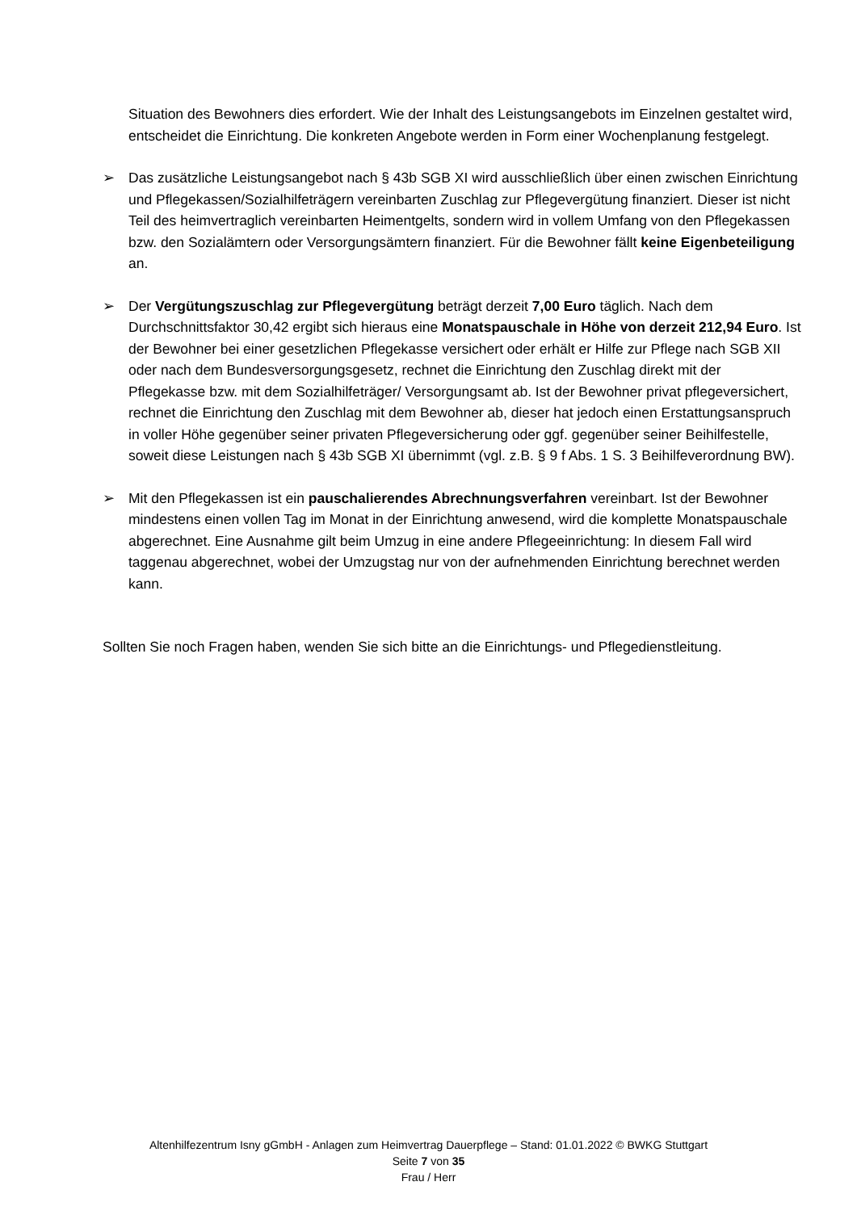Situation des Bewohners dies erfordert. Wie der Inhalt des Leistungsangebots im Einzelnen gestaltet wird, entscheidet die Einrichtung. Die konkreten Angebote werden in Form einer Wochenplanung festgelegt.
➢ Das zusätzliche Leistungsangebot nach § 43b SGB XI wird ausschließlich über einen zwischen Einrichtung und Pflegekassen/Sozialhilfeträgern vereinbarten Zuschlag zur Pflegevergütung finanziert. Dieser ist nicht Teil des heimvertraglich vereinbarten Heimentgelts, sondern wird in vollem Umfang von den Pflegekassen bzw. den Sozialämtern oder Versorgungsämtern finanziert. Für die Bewohner fällt keine Eigenbeteiligung an.
➢ Der Vergütungszuschlag zur Pflegevergütung beträgt derzeit 7,00 Euro täglich. Nach dem Durchschnittsfaktor 30,42 ergibt sich hieraus eine Monatspauschale in Höhe von derzeit 212,94 Euro. Ist der Bewohner bei einer gesetzlichen Pflegekasse versichert oder erhält er Hilfe zur Pflege nach SGB XII oder nach dem Bundesversorgungsgesetz, rechnet die Einrichtung den Zuschlag direkt mit der Pflegekasse bzw. mit dem Sozialhilfeträger/ Versorgungsamt ab. Ist der Bewohner privat pflegeversichert, rechnet die Einrichtung den Zuschlag mit dem Bewohner ab, dieser hat jedoch einen Erstattungsanspruch in voller Höhe gegenüber seiner privaten Pflegeversicherung oder ggf. gegenüber seiner Beihilfestelle, soweit diese Leistungen nach § 43b SGB XI übernimmt (vgl. z.B. § 9 f Abs. 1 S. 3 Beihilfeverordnung BW).
➢ Mit den Pflegekassen ist ein pauschalierendes Abrechnungsverfahren vereinbart. Ist der Bewohner mindestens einen vollen Tag im Monat in der Einrichtung anwesend, wird die komplette Monatspauschale abgerechnet. Eine Ausnahme gilt beim Umzug in eine andere Pflegeeinrichtung: In diesem Fall wird taggenau abgerechnet, wobei der Umzugstag nur von der aufnehmenden Einrichtung berechnet werden kann.
Sollten Sie noch Fragen haben, wenden Sie sich bitte an die Einrichtungs- und Pflegedienstleitung.
Altenhilfezentrum Isny gGmbH - Anlagen zum Heimvertrag Dauerpflege – Stand: 01.01.2022 © BWKG Stuttgart
Seite 7 von 35
Frau / Herr